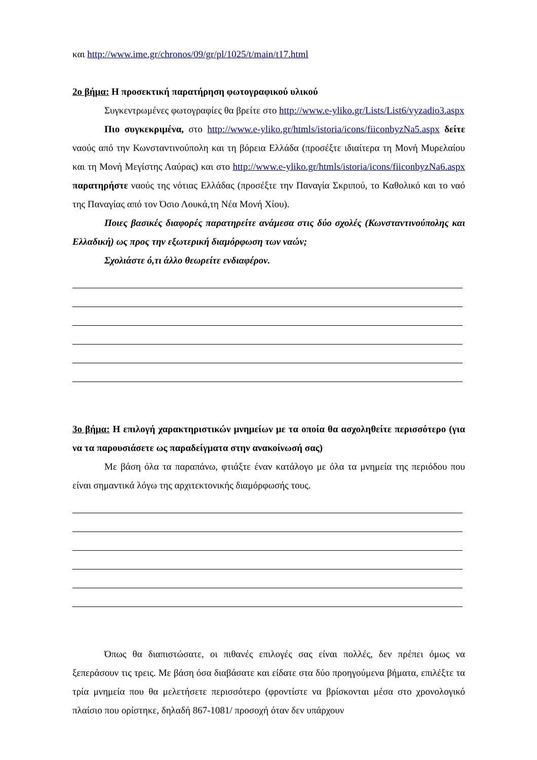και http://www.ime.gr/chronos/09/gr/pl/1025/t/main/t17.html
2ο βήμα: Η προσεκτική παρατήρηση φωτογραφικού υλικού
Συγκεντρωμένες φωτογραφίες θα βρείτε στο http://www.e-yliko.gr/Lists/List6/vyzadio3.aspx
Πιο συγκεκριμένα, στο http://www.e-yliko.gr/htmls/istoria/icons/fiiconbyzNa5.aspx δείτε ναούς από την Κωνσταντινούπολη και τη βόρεια Ελλάδα (προσέξτε ιδιαίτερα τη Μονή Μυρελαίου και τη Μονή Μεγίστης Λαύρας) και στο http://www.e-yliko.gr/htmls/istoria/icons/fiiconbyzNa6.aspx παρατηρήστε ναούς της νότιας Ελλάδας (προσέξτε την Παναγία Σκριπού, το Καθολικό και το ναό της Παναγίας από τον Όσιο Λουκά,τη Νέα Μονή Χίου).
Ποιες βασικές διαφορές παρατηρείτε ανάμεσα στις δύο σχολές (Κωνσταντινούπολης και Ελλαδική) ως προς την εξωτερική διαμόρφωση των ναών;
Σχολιάστε ό,τι άλλο θεωρείτε ενδιαφέρον.
3ο βήμα: Η επιλογή χαρακτηριστικών μνημείων με τα οποία θα ασχοληθείτε περισσότερο (για να τα παρουσιάσετε ως παραδείγματα στην ανακοίνωσή σας)
Με βάση όλα τα παραπάνω, φτιάξτε έναν κατάλογο με όλα τα μνημεία της περιόδου που είναι σημαντικά λόγω της αρχιτεκτονικής διαμόρφωσής τους.
Όπως θα διαπιστώσατε, οι πιθανές επιλογές σας είναι πολλές, δεν πρέπει όμως να ξεπεράσουν τις τρεις. Με βάση όσα διαβάσατε και είδατε στα δύο προηγούμενα βήματα, επιλέξτε τα τρία μνημεία που θα μελετήσετε περισσότερο (φροντίστε να βρίσκονται μέσα στο χρονολογικό πλαίσιο που ορίστηκε, δηλαδή 867-1081/ προσοχή όταν δεν υπάρχουν